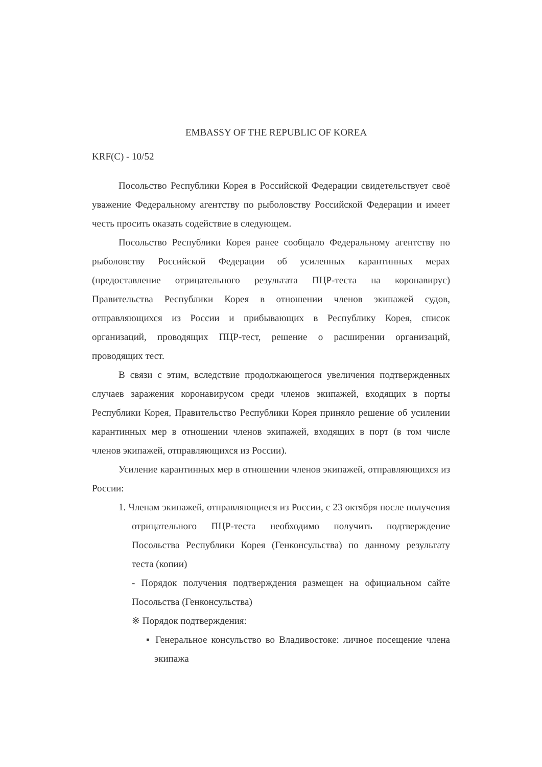EMBASSY OF THE REPUBLIC OF KOREA
KRF(C) - 10/52
Посольство Республики Корея в Российской Федерации свидетельствует своё уважение Федеральному агентству по рыболовству Российской Федерации и имеет честь просить оказать содействие в следующем.
Посольство Республики Корея ранее сообщало Федеральному агентству по рыболовству Российской Федерации об усиленных карантинных мерах (предоставление отрицательного результата ПЦР-теста на коронавирус) Правительства Республики Корея в отношении членов экипажей судов, отправляющихся из России и прибывающих в Республику Корея, список организаций, проводящих ПЦР-тест, решение о расширении организаций, проводящих тест.
В связи с этим, вследствие продолжающегося увеличения подтвержденных случаев заражения коронавирусом среди членов экипажей, входящих в порты Республики Корея, Правительство Республики Корея приняло решение об усилении карантинных мер в отношении членов экипажей, входящих в порт (в том числе членов экипажей, отправляющихся из России).
Усиление карантинных мер в отношении членов экипажей, отправляющихся из России:
1. Членам экипажей, отправляющиеся из России, с 23 октября после получения отрицательного ПЦР-теста необходимо получить подтверждение Посольства Республики Корея (Генконсульства) по данному результату теста (копии)
- Порядок получения подтверждения размещен на официальном сайте Посольства (Генконсульства)
※ Порядок подтверждения:
▪ Генеральное консульство во Владивостоке: личное посещение члена экипажа